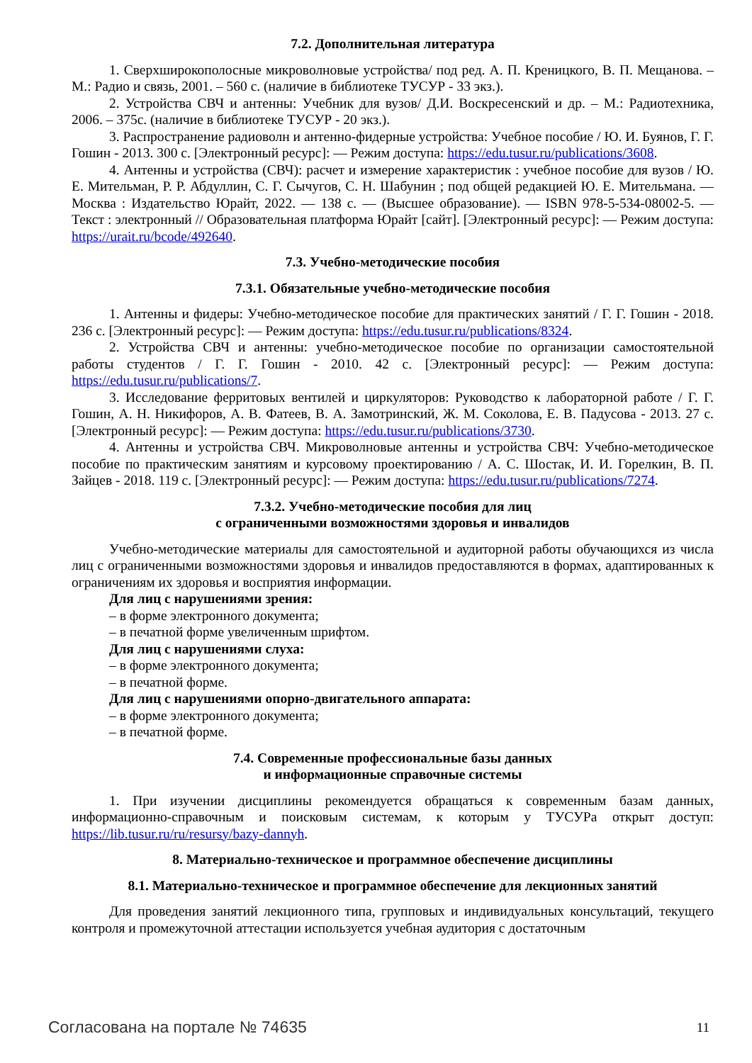7.2. Дополнительная литература
1. Сверхширокополосные микроволновые устройства/ под ред. А. П. Креницкого, В. П. Мещанова. – М.: Радио и связь, 2001. – 560 с. (наличие в библиотеке ТУСУР - 33 экз.).
2. Устройства СВЧ и антенны: Учебник для вузов/ Д.И. Воскресенский и др. – М.: Радиотехника, 2006. – 375с. (наличие в библиотеке ТУСУР - 20 экз.).
3. Распространение радиоволн и антенно-фидерные устройства: Учебное пособие / Ю. И. Буянов, Г. Г. Гошин - 2013. 300 с. [Электронный ресурс]: — Режим доступа: https://edu.tusur.ru/publications/3608.
4. Антенны и устройства (СВЧ): расчет и измерение характеристик : учебное пособие для вузов / Ю. Е. Мительман, Р. Р. Абдуллин, С. Г. Сычугов, С. Н. Шабунин ; под общей редакцией Ю. Е. Мительмана. — Москва : Издательство Юрайт, 2022. — 138 с. — (Высшее образование). — ISBN 978-5-534-08002-5. — Текст : электронный // Образовательная платформа Юрайт [сайт]. [Электронный ресурс]: — Режим доступа: https://urait.ru/bcode/492640.
7.3. Учебно-методические пособия
7.3.1. Обязательные учебно-методические пособия
1. Антенны и фидеры: Учебно-методическое пособие для практических занятий / Г. Г. Гошин - 2018. 236 с. [Электронный ресурс]: — Режим доступа: https://edu.tusur.ru/publications/8324.
2. Устройства СВЧ и антенны: учебно-методическое пособие по организации самостоятельной работы студентов / Г. Г. Гошин - 2010. 42 с. [Электронный ресурс]: — Режим доступа: https://edu.tusur.ru/publications/7.
3. Исследование ферритовых вентилей и циркуляторов: Руководство к лабораторной работе / Г. Г. Гошин, А. Н. Никифоров, А. В. Фатеев, В. А. Замотринский, Ж. М. Соколова, Е. В. Падусова - 2013. 27 с. [Электронный ресурс]: — Режим доступа: https://edu.tusur.ru/publications/3730.
4. Антенны и устройства СВЧ. Микроволновые антенны и устройства СВЧ: Учебно-методическое пособие по практическим занятиям и курсовому проектированию / А. С. Шостак, И. И. Горелкин, В. П. Зайцев - 2018. 119 с. [Электронный ресурс]: — Режим доступа: https://edu.tusur.ru/publications/7274.
7.3.2. Учебно-методические пособия для лиц
с ограниченными возможностями здоровья и инвалидов
Учебно-методические материалы для самостоятельной и аудиторной работы обучающихся из числа лиц с ограниченными возможностями здоровья и инвалидов предоставляются в формах, адаптированных к ограничениям их здоровья и восприятия информации.
Для лиц с нарушениями зрения:
– в форме электронного документа;
– в печатной форме увеличенным шрифтом.
Для лиц с нарушениями слуха:
– в форме электронного документа;
– в печатной форме.
Для лиц с нарушениями опорно-двигательного аппарата:
– в форме электронного документа;
– в печатной форме.
7.4. Современные профессиональные базы данных
и информационные справочные системы
1. При изучении дисциплины рекомендуется обращаться к современным базам данных, информационно-справочным и поисковым системам, к которым у ТУСУРа открыт доступ: https://lib.tusur.ru/ru/resursy/bazy-dannyh.
8. Материально-техническое и программное обеспечение дисциплины
8.1. Материально-техническое и программное обеспечение для лекционных занятий
Для проведения занятий лекционного типа, групповых и индивидуальных консультаций, текущего контроля и промежуточной аттестации используется учебная аудитория с достаточным
Согласована на портале № 74635 11